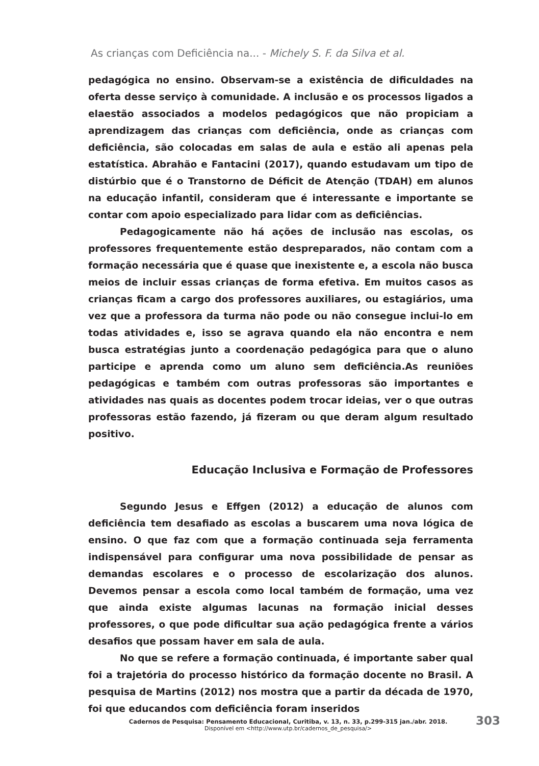As crianças com Deficiência na... - Michely S. F. da Silva et al.
pedagógica no ensino. Observam-se a existência de dificuldades na oferta desse serviço à comunidade. A inclusão e os processos ligados a elaestão associados a modelos pedagógicos que não propiciam a aprendizagem das crianças com deficiência, onde as crianças com deficiência, são colocadas em salas de aula e estão ali apenas pela estatística. Abrahão e Fantacini (2017), quando estudavam um tipo de distúrbio que é o Transtorno de Déficit de Atenção (TDAH) em alunos na educação infantil, consideram que é interessante e importante se contar com apoio especializado para lidar com as deficiências.
Pedagogicamente não há ações de inclusão nas escolas, os professores frequentemente estão despreparados, não contam com a formação necessária que é quase que inexistente e, a escola não busca meios de incluir essas crianças de forma efetiva. Em muitos casos as crianças ficam a cargo dos professores auxiliares, ou estagiários, uma vez que a professora da turma não pode ou não consegue inclui-lo em todas atividades e, isso se agrava quando ela não encontra e nem busca estratégias junto a coordenação pedagógica para que o aluno participe e aprenda como um aluno sem deficiência.As reuniões pedagógicas e também com outras professoras são importantes e atividades nas quais as docentes podem trocar ideias, ver o que outras professoras estão fazendo, já fizeram ou que deram algum resultado positivo.
Educação Inclusiva e Formação de Professores
Segundo Jesus e Effgen (2012) a educação de alunos com deficiência tem desafiado as escolas a buscarem uma nova lógica de ensino. O que faz com que a formação continuada seja ferramenta indispensável para configurar uma nova possibilidade de pensar as demandas escolares e o processo de escolarização dos alunos. Devemos pensar a escola como local também de formação, uma vez que ainda existe algumas lacunas na formação inicial desses professores, o que pode dificultar sua ação pedagógica frente a vários desafios que possam haver em sala de aula.
No que se refere a formação continuada, é importante saber qual foi a trajetória do processo histórico da formação docente no Brasil. A pesquisa de Martins (2012) nos mostra que a partir da década de 1970, foi que educandos com deficiência foram inseridos
Cadernos de Pesquisa: Pensamento Educacional, Curitiba, v. 13, n. 33, p.299-315 jan./abr. 2018.
Disponível em <http://www.utp.br/cadernos_de_pesquisa/>
303